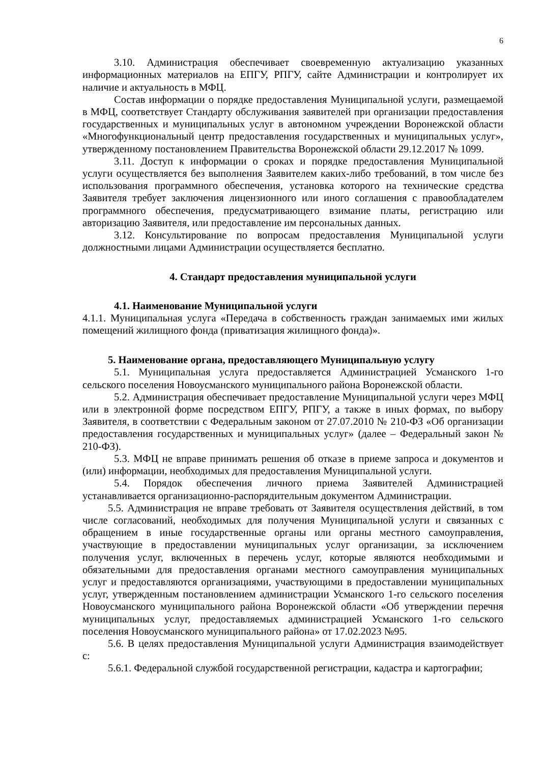6
3.10. Администрация обеспечивает своевременную актуализацию указанных информационных материалов на ЕПГУ, РПГУ, сайте Администрации и контролирует их наличие и актуальность в МФЦ.
Состав информации о порядке предоставления Муниципальной услуги, размещаемой в МФЦ, соответствует Стандарту обслуживания заявителей при организации предоставления государственных и муниципальных услуг в автономном учреждении Воронежской области «Многофункциональный центр предоставления государственных и муниципальных услуг», утвержденному постановлением Правительства Воронежской области 29.12.2017 № 1099.
3.11. Доступ к информации о сроках и порядке предоставления Муниципальной услуги осуществляется без выполнения Заявителем каких-либо требований, в том числе без использования программного обеспечения, установка которого на технические средства Заявителя требует заключения лицензионного или иного соглашения с правообладателем программного обеспечения, предусматривающего взимание платы, регистрацию или авторизацию Заявителя, или предоставление им персональных данных.
3.12. Консультирование по вопросам предоставления Муниципальной услуги должностными лицами Администрации осуществляется бесплатно.
4. Стандарт предоставления муниципальной услуги
4.1. Наименование Муниципальной услуги
4.1.1. Муниципальная услуга «Передача в собственность граждан занимаемых ими жилых помещений жилищного фонда (приватизация жилищного фонда)».
5. Наименование органа, предоставляющего Муниципальную услугу
5.1. Муниципальная услуга предоставляется Администрацией Усманского 1-го сельского поселения Новоусманского муниципального района Воронежской области.
5.2. Администрация обеспечивает предоставление Муниципальной услуги через МФЦ или в электронной форме посредством ЕПГУ, РПГУ, а также в иных формах, по выбору Заявителя, в соответствии с Федеральным законом от 27.07.2010 № 210-ФЗ «Об организации предоставления государственных и муниципальных услуг» (далее – Федеральный закон № 210-ФЗ).
5.3. МФЦ не вправе принимать решения об отказе в приеме запроса и документов и (или) информации, необходимых для предоставления Муниципальной услуги.
5.4. Порядок обеспечения личного приема Заявителей Администрацией устанавливается организационно-распорядительным документом Администрации.
5.5. Администрация не вправе требовать от Заявителя осуществления действий, в том числе согласований, необходимых для получения Муниципальной услуги и связанных с обращением в иные государственные органы или органы местного самоуправления, участвующие в предоставлении муниципальных услуг организации, за исключением получения услуг, включенных в перечень услуг, которые являются необходимыми и обязательными для предоставления органами местного самоуправления муниципальных услуг и предоставляются организациями, участвующими в предоставлении муниципальных услуг, утвержденным постановлением администрации Усманского 1-го сельского поселения Новоусманского муниципального района Воронежской области «Об утверждении перечня муниципальных услуг, предоставляемых администрацией Усманского 1-го сельского поселения Новоусманского муниципального района» от 17.02.2023 №95.
5.6. В целях предоставления Муниципальной услуги Администрация взаимодействует с:
5.6.1. Федеральной службой государственной регистрации, кадастра и картографии;